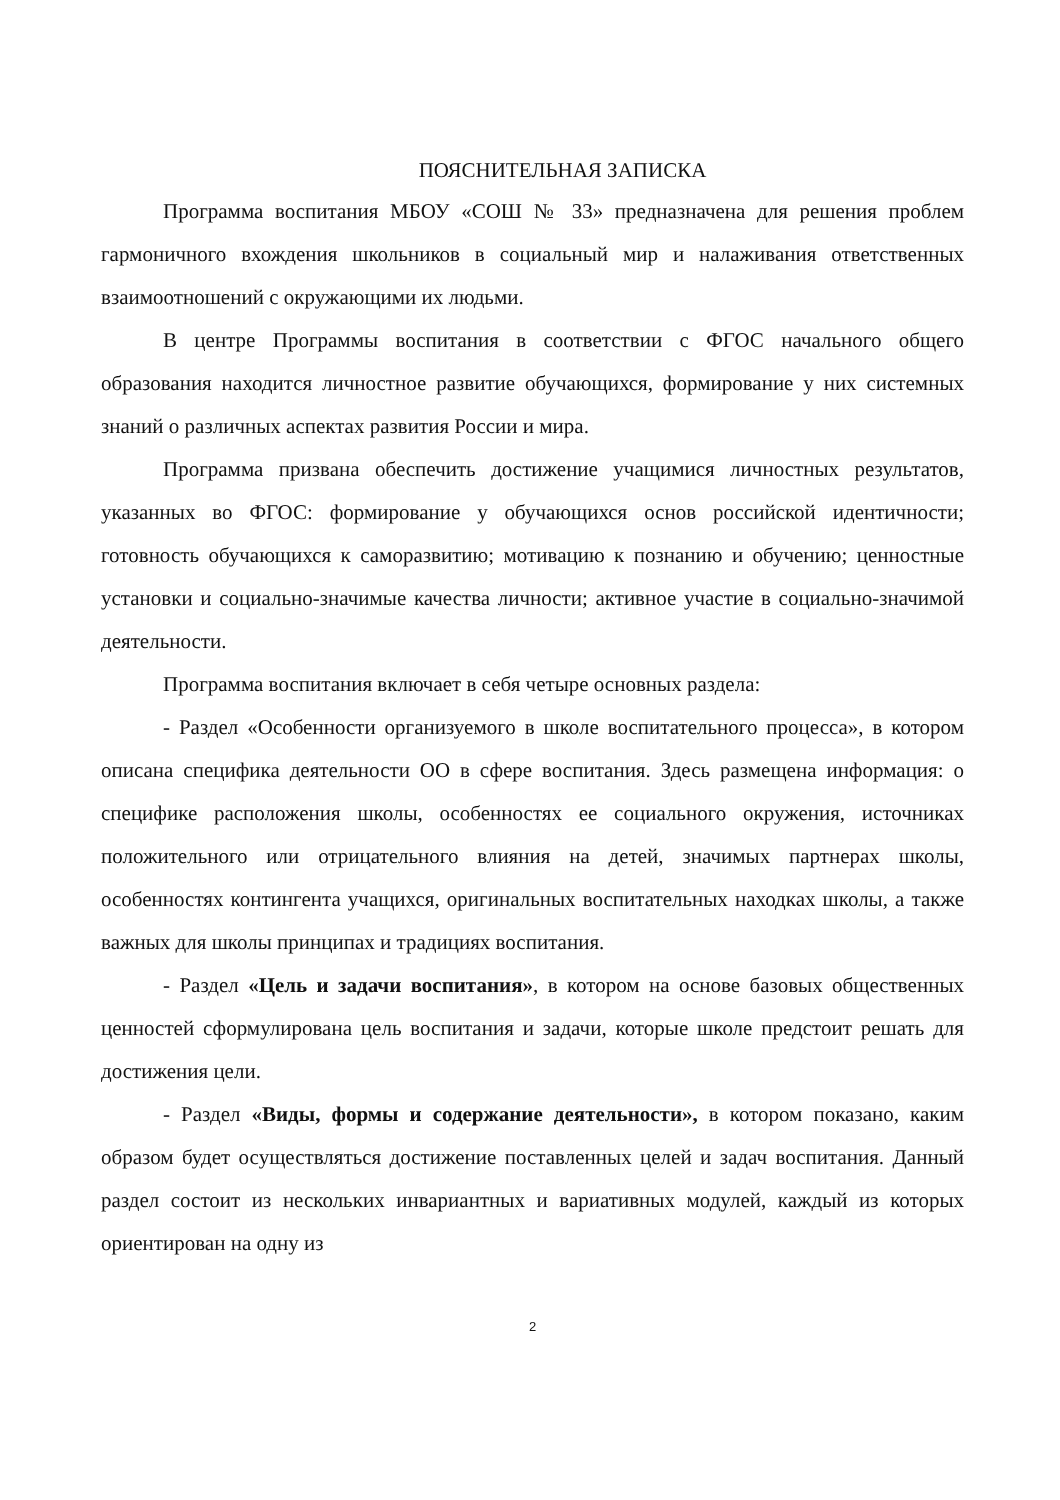ПОЯСНИТЕЛЬНАЯ ЗАПИСКА
Программа воспитания МБОУ «СОШ № 33» предназначена для решения проблем гармоничного вхождения школьников в социальный мир и налаживания ответственных взаимоотношений с окружающими их людьми.
В центре Программы воспитания в соответствии с ФГОС начального общего образования находится личностное развитие обучающихся, формирование у них системных знаний о различных аспектах развития России и мира.
Программа призвана обеспечить достижение учащимися личностных результатов, указанных во ФГОС: формирование у обучающихся основ российской идентичности; готовность обучающихся к саморазвитию; мотивацию к познанию и обучению; ценностные установки и социально-значимые качества личности; активное участие в социально-значимой деятельности.
Программа воспитания включает в себя четыре основных раздела:
- Раздел «Особенности организуемого в школе воспитательного процесса», в котором описана специфика деятельности ОО в сфере воспитания. Здесь размещена информация: о специфике расположения школы, особенностях ее социального окружения, источниках положительного или отрицательного влияния на детей, значимых партнерах школы, особенностях контингента учащихся, оригинальных воспитательных находках школы, а также важных для школы принципах и традициях воспитания.
- Раздел «Цель и задачи воспитания», в котором на основе базовых общественных ценностей сформулирована цель воспитания и задачи, которые школе предстоит решать для достижения цели.
- Раздел «Виды, формы и содержание деятельности», в котором показано, каким образом будет осуществляться достижение поставленных целей и задач воспитания. Данный раздел состоит из нескольких инвариантных и вариативных модулей, каждый из которых ориентирован на одну из
2